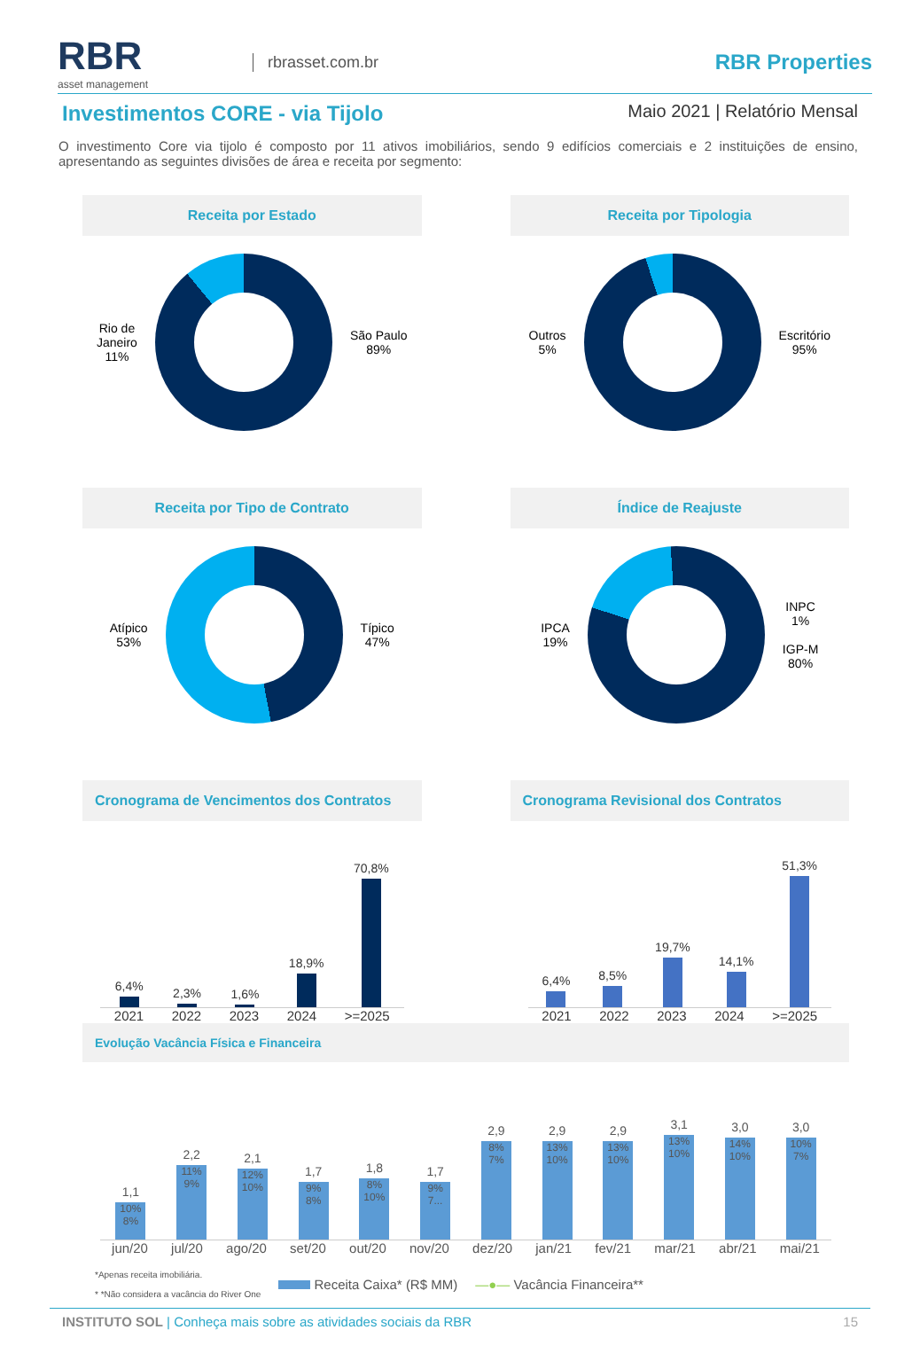RBR
asset management
rbrasset.com.br
RBR Properties
Investimentos CORE - via Tijolo
Maio 2021 | Relatório Mensal
O investimento Core via tijolo é composto por 11 ativos imobiliários, sendo 9 edifícios comerciais e 2 instituições de ensino, apresentando as seguintes divisões de área e receita por segmento:
Receita por Estado
Rio de
Janeiro
11%
São Paulo
89%
Receita por Tipologia
Outros
5%
Escritório
95%
Receita por Tipo de Contrato
Atípico
53%
Típico
47%
Índice de Reajuste
IPCA
19%
INPC
1%
IGP-M
80%
Cronograma de Vencimentos dos Contratos
6,4%
2,3%
1,6%
18,9%
70,8%
2021 2022 2023 2024 >=2025
Cronograma Revisional dos Contratos
6,4%
8,5%
19,7%
14,1%
51,3%
2021 2022 2023 2024 >=2025
Evolução Vacância Física e Financeira
1,1
10% 8%
2,2
11% 9%
2,1
12% 10%
1,7
9% 8%
1,8
8% 10%
1,7
9% 7...
2,9
8% 7%
2,9
13% 10%
2,9
13% 10%
3,1
13% 10%
3,0
14% 10%
3,0
10% 7%
jun/20 jul/20 ago/20 set/20 out/20 nov/20 dez/20 jan/21 fev/21 mar/21 abr/21 mai/21
*Apenas receita imobiliária.
* *Não considera a vacância do River One
Receita Caixa* (R$ MM) —●— Vacância Financeira**
INSTITUTO SOL | Conheça mais sobre as atividades sociais da RBR 15